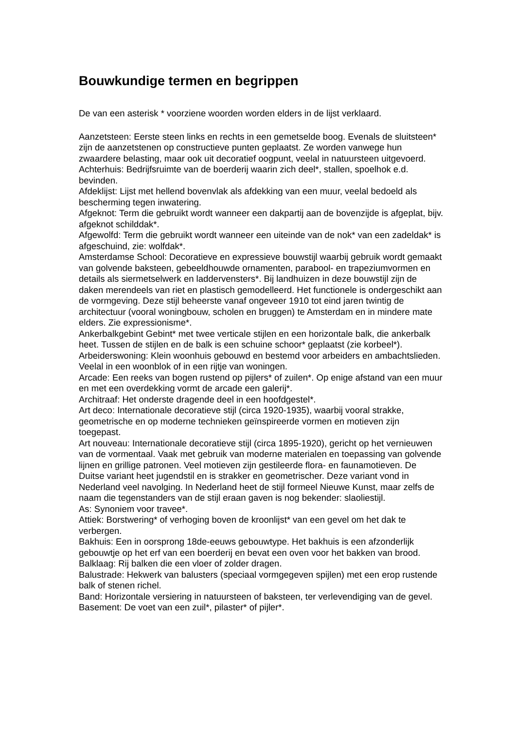Bouwkundige termen en begrippen
De van een asterisk * voorziene woorden worden elders in de lijst verklaard.
Aanzetsteen: Eerste steen links en rechts in een gemetselde boog. Evenals de sluitsteen* zijn de aanzetstenen op constructieve punten geplaatst. Ze worden vanwege hun zwaardere belasting, maar ook uit decoratief oogpunt, veelal in natuursteen uitgevoerd.
Achterhuis: Bedrijfsruimte van de boerderij waarin zich deel*, stallen, spoelhok e.d. bevinden.
Afdeklijst: Lijst met hellend bovenvlak als afdekking van een muur, veelal bedoeld als bescherming tegen inwatering.
Afgeknot: Term die gebruikt wordt wanneer een dakpartij aan de bovenzijde is afgeplat, bijv. afgeknot schilddak*.
Afgewolfd: Term die gebruikt wordt wanneer een uiteinde van de nok* van een zadeldak* is afgeschuind, zie: wolfdak*.
Amsterdamse School: Decoratieve en expressieve bouwstijl waarbij gebruik wordt gemaakt van golvende baksteen, gebeeldhouwde ornamenten, parabool- en trapeziumvormen en details als siermetselwerk en laddervensters*. Bij landhuizen in deze bouwstijl zijn de daken merendeels van riet en plastisch gemodelleerd. Het functionele is ondergeschikt aan de vormgeving. Deze stijl beheerste vanaf ongeveer 1910 tot eind jaren twintig de architectuur (vooral woningbouw, scholen en bruggen) te Amsterdam en in mindere mate elders. Zie expressionisme*.
Ankerbalkgebint Gebint* met twee verticale stijlen en een horizontale balk, die ankerbalk heet. Tussen de stijlen en de balk is een schuine schoor* geplaatst (zie korbeel*).
Arbeiderswoning: Klein woonhuis gebouwd en bestemd voor arbeiders en ambachtslieden. Veelal in een woonblok of in een rijtje van woningen.
Arcade: Een reeks van bogen rustend op pijlers* of zuilen*. Op enige afstand van een muur en met een overdekking vormt de arcade een galerij*.
Architraaf: Het onderste dragende deel in een hoofdgestel*.
Art deco: Internationale decoratieve stijl (circa 1920-1935), waarbij vooral strakke, geometrische en op moderne technieken geïnspireerde vormen en motieven zijn toegepast.
Art nouveau: Internationale decoratieve stijl (circa 1895-1920), gericht op het vernieuwen van de vormentaal. Vaak met gebruik van moderne materialen en toepassing van golvende lijnen en grillige patronen. Veel motieven zijn gestileerde flora- en faunamotieven. De Duitse variant heet jugendstil en is strakker en geometrischer. Deze variant vond in Nederland veel navolging. In Nederland heet de stijl formeel Nieuwe Kunst, maar zelfs de naam die tegenstanders van de stijl eraan gaven is nog bekender: slaoliestijl.
As: Synoniem voor travee*.
Attiek: Borstwering* of verhoging boven de kroonlijst* van een gevel om het dak te verbergen.
Bakhuis: Een in oorsprong 18de-eeuws gebouwtype. Het bakhuis is een afzonderlijk gebouwtje op het erf van een boerderij en bevat een oven voor het bakken van brood.
Balklaag: Rij balken die een vloer of zolder dragen.
Balustrade: Hekwerk van balusters (speciaal vormgegeven spijlen) met een erop rustende balk of stenen richel.
Band: Horizontale versiering in natuursteen of baksteen, ter verlevendiging van de gevel.
Basement: De voet van een zuil*, pilaster* of pijler*.